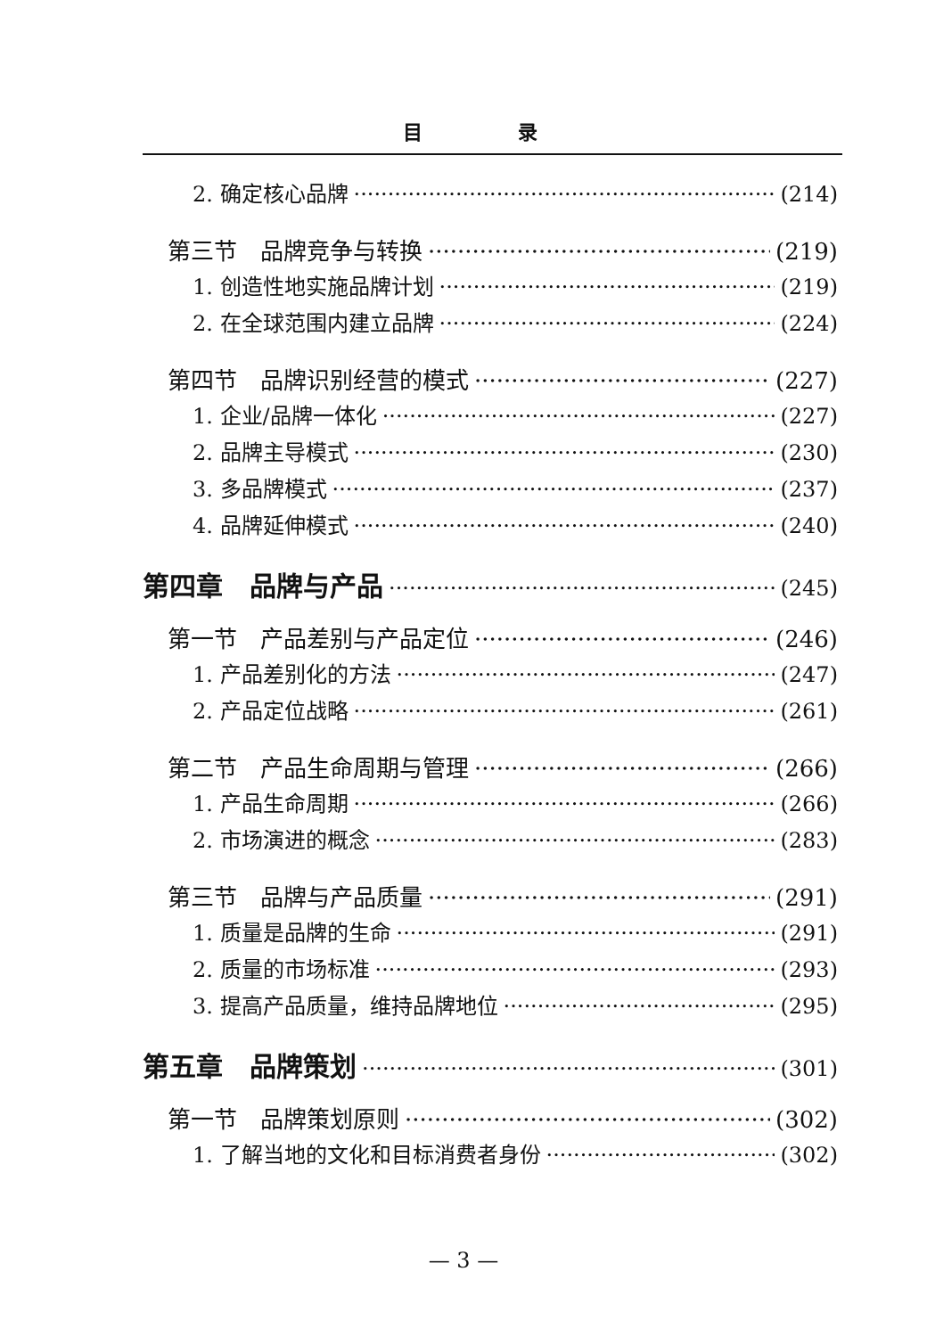目 录
2. 确定核心品牌 (214)
第三节　品牌竞争与转换 (219)
1. 创造性地实施品牌计划 (219)
2. 在全球范围内建立品牌 (224)
第四节　品牌识别经营的模式 (227)
1. 企业/品牌一体化 (227)
2. 品牌主导模式 (230)
3. 多品牌模式 (237)
4. 品牌延伸模式 (240)
第四章　品牌与产品 (245)
第一节　产品差别与产品定位 (246)
1. 产品差别化的方法 (247)
2. 产品定位战略 (261)
第二节　产品生命周期与管理 (266)
1. 产品生命周期 (266)
2. 市场演进的概念 (283)
第三节　品牌与产品质量 (291)
1. 质量是品牌的生命 (291)
2. 质量的市场标准 (293)
3. 提高产品质量，维持品牌地位 (295)
第五章　品牌策划 (301)
第一节　品牌策划原则 (302)
1. 了解当地的文化和目标消费者身份 (302)
— 3 —